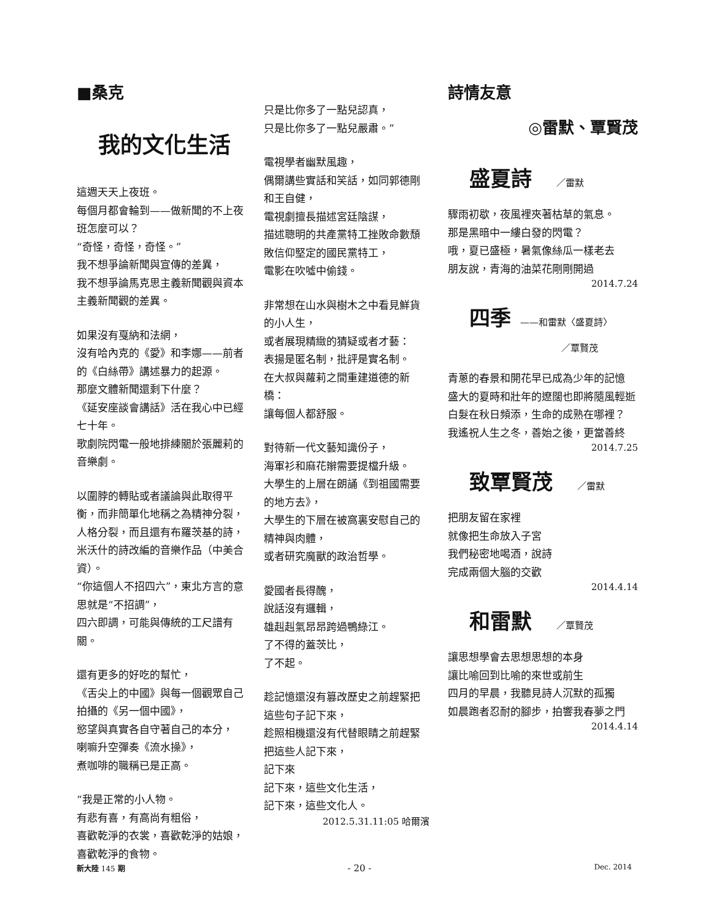■桑克
我的文化生活
這週天天上夜班。
每個月都會輪到——做新聞的不上夜班怎麼可以？
“奇怪，奇怪，奇怪。”
我不想爭論新聞與宣傳的差異，
我不想爭論馬克思主義新聞觀與資本主義新聞觀的差異。
如果沒有戛納和法網，
沒有哈內克的《愛》和李娜——前者的《白絲帶》講述暴力的起源。
那麼文體新聞還剩下什麼？
《延安座談會講話》活在我心中已經七十年。
歌劇院閃電一般地排練關於張麗莉的音樂劇。
以圍脖的轉貼或者議論與此取得平衡，而非簡單化地稱之為精神分裂，人格分裂，而且還有布羅茨基的詩，米沃什的詩改編的音樂作品（中美合資）。
“你這個人不招四六”，東北方言的意思就是“不招調”，
四六即調，可能與傳統的工尺譜有關。
還有更多的好吃的幫忙，
《舌尖上的中國》與每一個觀眾自己拍攝的《另一個中國》，
慾望與真實各自守著自己的本分，
喇嘛升空彈奏《流水操》，
煮咖啡的職稱已是正高。
“我是正常的小人物。
有悲有喜，有高尚有粗俗，
喜歡乾淨的衣裳，喜歡乾淨的姑娘，喜歡乾淨的食物。
只是比你多了一點兒認真，
只是比你多了一點兒嚴肅。”
電視學者幽默風趣，
偶爾講些實話和笑話，如同郭德剛和王自健，
電視劇擅長描述宮廷陰謀，
描述聰明的共產黨特工挫敗命數頹敗信仰堅定的國民黨特工，
電影在吹噓中偷錢。
非常想在山水與樹木之中看見鮮貨的小人生，
或者展現精緻的猜疑或者才藝：
表揚是匿名制，批評是實名制。
在大叔與蘿莉之間重建道德的新橋：
讓每個人都舒服。
對待新一代文藝知識份子，
海軍衫和麻花辮需要提檔升級。
大學生的上層在朗誦《到祖國需要的地方去》，
大學生的下層在被窩裏安慰自己的精神與肉體，
或者研究魔獸的政治哲學。
愛國者長得醜，
說話沒有邏輯，
雄赳赳氣昂昂跨過鴨綠江。
了不得的蓋茨比，
了不起。
趁記憶還沒有篡改歷史之前趕緊把這些句子記下來，
趁照相機還沒有代替眼睛之前趕緊把這些人記下來，
記下來
記下來，這些文化生活，
記下來，這些文化人。
2012.5.31.11:05 哈爾濱
詩情友意
◎雷默、覃賢茂
盛夏詩 ／雷默
驟雨初歇，夜風裡夾著枯草的氣息。
那是黑暗中一縷白發的閃電？
哦，夏已盛極，暑氣像絲瓜一樣老去
朋友說，青海的油菜花剛剛開過
2014.7.24
四季 ——和雷默〈盛夏詩〉
／覃賢茂
青蔥的春景和開花早已成為少年的記憶
盛大的夏時和壯年的遼闊也即將隨風輕逝
白髮在秋日頻添，生命的成熟在哪裡？
我遙祝人生之冬，善始之後，更當善終
2014.7.25
致覃賢茂 ／雷默
把朋友留在家裡
就像把生命放入子宮
我們秘密地喝酒，說詩
完成兩個大腦的交歡
2014.4.14
和雷默 ／覃賢茂
讓思想學會去思想思想的本身
讓比喻回到比喻的來世或前生
四月的早晨，我聽見詩人沉默的孤獨
如晨跑者忍耐的腳步，拍響我春夢之門
2014.4.14
新大陸 145 期 - 20 - Dec. 2014